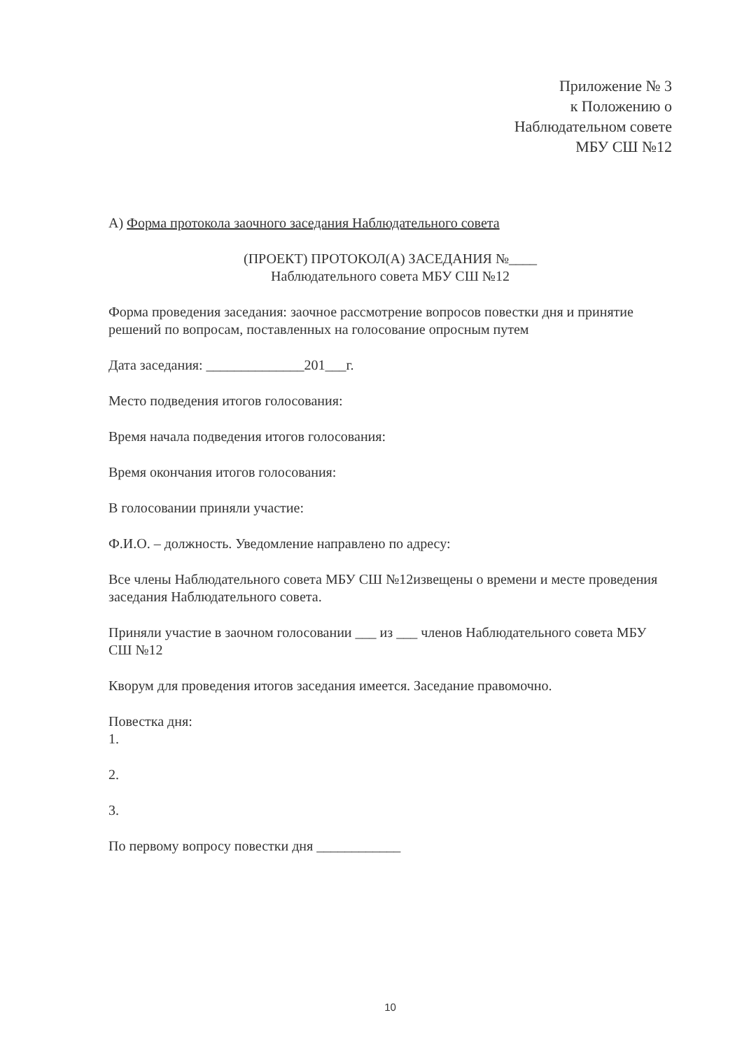Приложение № 3
к Положению о
Наблюдательном совете
МБУ СШ №12
А) Форма протокола заочного заседания Наблюдательного совета
(ПРОЕКТ) ПРОТОКОЛ(А) ЗАСЕДАНИЯ №____
Наблюдательного совета МБУ СШ №12
Форма проведения заседания: заочное рассмотрение вопросов повестки дня и принятие решений по вопросам, поставленных на голосование опросным путем
Дата заседания: ______________201___г.
Место подведения итогов голосования:
Время начала подведения итогов голосования:
Время окончания итогов голосования:
В голосовании приняли участие:
Ф.И.О. – должность. Уведомление направлено по адресу:
Все члены Наблюдательного совета МБУ СШ №12извещены о времени и месте проведения заседания Наблюдательного совета.
Приняли участие в заочном голосовании ___ из ___ членов Наблюдательного совета МБУ СШ №12
Кворум для проведения итогов заседания имеется. Заседание правомочно.
Повестка дня:
1.
2.
3.
По первому вопросу повестки дня ____________
10